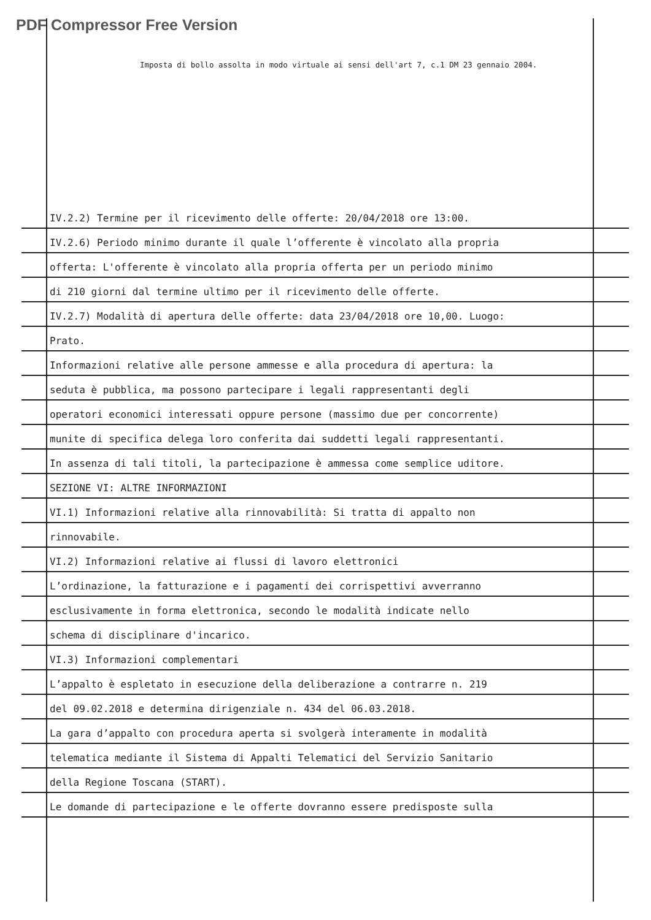PDF Compressor Free Version
Imposta di bollo assolta in modo virtuale ai sensi dell'art 7, c.1 DM 23 gennaio 2004.
IV.2.2) Termine per il ricevimento delle offerte: 20/04/2018 ore 13:00.
IV.2.6) Periodo minimo durante il quale l’offerente è vincolato alla propria
offerta: L'offerente è vincolato alla propria offerta per un periodo minimo
di 210 giorni dal termine ultimo per il ricevimento delle offerte.
IV.2.7) Modalità di apertura delle offerte: data 23/04/2018 ore 10,00. Luogo:
Prato.
Informazioni relative alle persone ammesse e alla procedura di apertura: la
seduta è pubblica, ma possono partecipare i legali rappresentanti degli
operatori economici interessati oppure persone (massimo due per concorrente)
munite di specifica delega loro conferita dai suddetti legali rappresentanti.
In assenza di tali titoli, la partecipazione è ammessa come semplice uditore.
SEZIONE VI: ALTRE INFORMAZIONI
VI.1) Informazioni relative alla rinnovabilità: Si tratta di appalto non
rinnovabile.
VI.2) Informazioni relative ai flussi di lavoro elettronici
L’ordinazione, la fatturazione e i pagamenti dei corrispettivi avverranno
esclusivamente in forma elettronica, secondo le modalità indicate nello
schema di disciplinare d'incarico.
VI.3) Informazioni complementari
L’appalto è espletato in esecuzione della deliberazione a contrarre n. 219
del 09.02.2018 e determina dirigenziale n. 434 del 06.03.2018.
La gara d’appalto con procedura aperta si svolgerà interamente in modalità
telematica mediante il Sistema di Appalti Telematici del Servizio Sanitario
della Regione Toscana (START).
Le domande di partecipazione e le offerte dovranno essere predisposte sulla